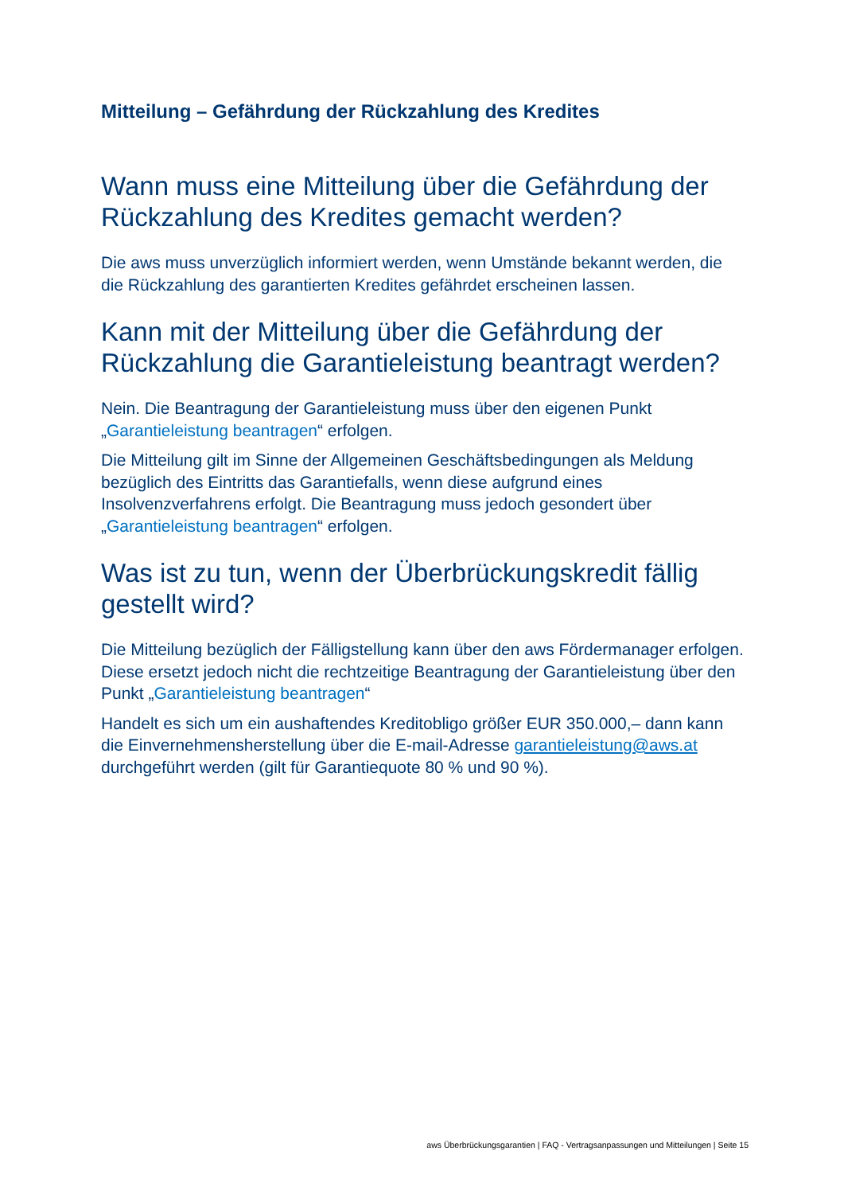Mitteilung – Gefährdung der Rückzahlung des Kredites
Wann muss eine Mitteilung über die Gefährdung der Rückzahlung des Kredites gemacht werden?
Die aws muss unverzüglich informiert werden, wenn Umstände bekannt werden, die die Rückzahlung des garantierten Kredites gefährdet erscheinen lassen.
Kann mit der Mitteilung über die Gefährdung der Rückzahlung die Garantieleistung beantragt werden?
Nein. Die Beantragung der Garantieleistung muss über den eigenen Punkt „Garantieleistung beantragen“ erfolgen.
Die Mitteilung gilt im Sinne der Allgemeinen Geschäftsbedingungen als Meldung bezüglich des Eintritts das Garantiefalls, wenn diese aufgrund eines Insolvenzverfahrens erfolgt. Die Beantragung muss jedoch gesondert über „Garantieleistung beantragen“ erfolgen.
Was ist zu tun, wenn der Überbrückungskredit fällig gestellt wird?
Die Mitteilung bezüglich der Fälligstellung kann über den aws Fördermanager erfolgen. Diese ersetzt jedoch nicht die rechtzeitige Beantragung der Garantieleistung über den Punkt „Garantieleistung beantragen“
Handelt es sich um ein aushaftendes Kreditobligo größer EUR 350.000,– dann kann die Einvernehmensherstellung über die E-mail-Adresse garantieleistung@aws.at durchgeführt werden (gilt für Garantiequote 80 % und 90 %).
aws Überbrückungsgarantien | FAQ - Vertragsanpassungen und Mitteilungen | Seite 15